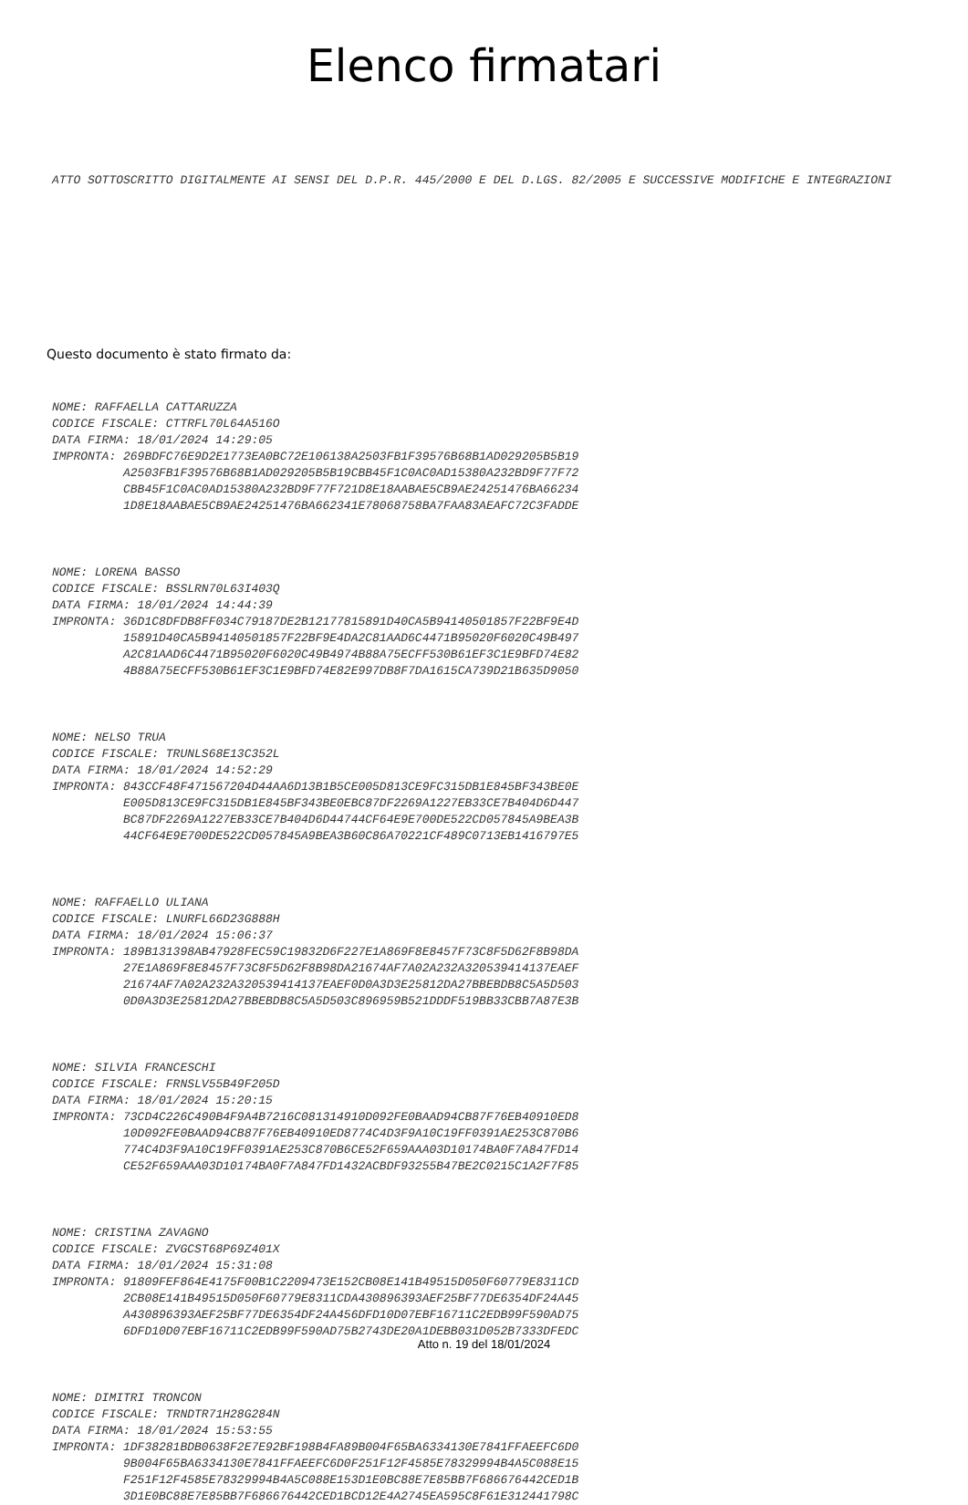Elenco firmatari
ATTO SOTTOSCRITTO DIGITALMENTE AI SENSI DEL D.P.R. 445/2000 E DEL D.LGS. 82/2005 E SUCCESSIVE MODIFICHE E INTEGRAZIONI
Questo documento è stato firmato da:
NOME: RAFFAELLA CATTARUZZA CODICE FISCALE: CTTRFL70L64A516O DATA FIRMA: 18/01/2024 14:29:05 IMPRONTA: 269BDFC76E9D2E1773EA0BC72E106138A2503FB1F39576B68B1AD029205B5B19 A2503FB1F39576B68B1AD029205B5B19CBB45F1C0AC0AD15380A232BD9F77F72 CBB45F1C0AC0AD15380A232BD9F77F721D8E18AABAE5CB9AE24251476BA66234 1D8E18AABAE5CB9AE24251476BA662341E78068758BA7FAA83AEAFC72C3FADDE
NOME: LORENA BASSO CODICE FISCALE: BSSLRN70L63I403Q DATA FIRMA: 18/01/2024 14:44:39 IMPRONTA: 36D1C8DFDB8FF034C79187DE2B12177815891D40CA5B94140501857F22BF9E4D 15891D40CA5B94140501857F22BF9E4DA2C81AAD6C4471B95020F6020C49B497 A2C81AAD6C4471B95020F6020C49B4974B88A75ECFF530B61EF3C1E9BFD74E82 4B88A75ECFF530B61EF3C1E9BFD74E82E997DB8F7DA1615CA739D21B635D9050
NOME: NELSO TRUA CODICE FISCALE: TRUNLS68E13C352L DATA FIRMA: 18/01/2024 14:52:29 IMPRONTA: 843CCF48F471567204D44AA6D13B1B5CE005D813CE9FC315DB1E845BF343BE0E E005D813CE9FC315DB1E845BF343BE0EBC87DF2269A1227EB33CE7B404D6D447 BC87DF2269A1227EB33CE7B404D6D44744CF64E9E700DE522CD057845A9BEA3B 44CF64E9E700DE522CD057845A9BEA3B60C86A70221CF489C0713EB1416797E5
NOME: RAFFAELLO ULIANA CODICE FISCALE: LNURFL66D23G888H DATA FIRMA: 18/01/2024 15:06:37 IMPRONTA: 189B131398AB47928FEC59C19832D6F227E1A869F8E8457F73C8F5D62F8B98DA 27E1A869F8E8457F73C8F5D62F8B98DA21674AF7A02A232A320539414137EAEF 21674AF7A02A232A320539414137EAEF0D0A3D3E25812DA27BBEBDB8C5A5D503 0D0A3D3E25812DA27BBEBDB8C5A5D503C896959B521DDDF519BB33CBB7A87E3B
NOME: SILVIA FRANCESCHI CODICE FISCALE: FRNSLV55B49F205D DATA FIRMA: 18/01/2024 15:20:15 IMPRONTA: 73CD4C226C490B4F9A4B7216C081314910D092FE0BAAD94CB87F76EB40910ED8 10D092FE0BAAD94CB87F76EB40910ED8774C4D3F9A10C19FF0391AE253C870B6 774C4D3F9A10C19FF0391AE253C870B6CE52F659AAA03D10174BA0F7A847FD14 CE52F659AAA03D10174BA0F7A847FD1432ACBDF93255B47BE2C0215C1A2F7F85
NOME: CRISTINA ZAVAGNO CODICE FISCALE: ZVGCST68P69Z401X DATA FIRMA: 18/01/2024 15:31:08 IMPRONTA: 91809FEF864E4175F00B1C2209473E152CB08E141B49515D050F60779E8311CD 2CB08E141B49515D050F60779E8311CDA430896393AEF25BF77DE6354DF24A45 A430896393AEF25BF77DE6354DF24A456DFD10D07EBF16711C2EDB99F590AD75 6DFD10D07EBF16711C2EDB99F590AD75B2743DE20A1DEBB031D052B7333DFEDC
NOME: DIMITRI TRONCON CODICE FISCALE: TRNDTR71H28G284N DATA FIRMA: 18/01/2024 15:53:55 IMPRONTA: 1DF38281BDB0638F2E7E92BF198B4FA89B004F65BA6334130E7841FFAEEFC6D0 9B004F65BA6334130E7841FFAEEFC6D0F251F12F4585E78329994B4A5C088E15 F251F12F4585E78329994B4A5C088E153D1E0BC88E7E85BB7F686676442CED1B 3D1E0BC88E7E85BB7F686676442CED1BCD12E4A2745EA595C8F61E312441798C
Atto n. 19 del 18/01/2024